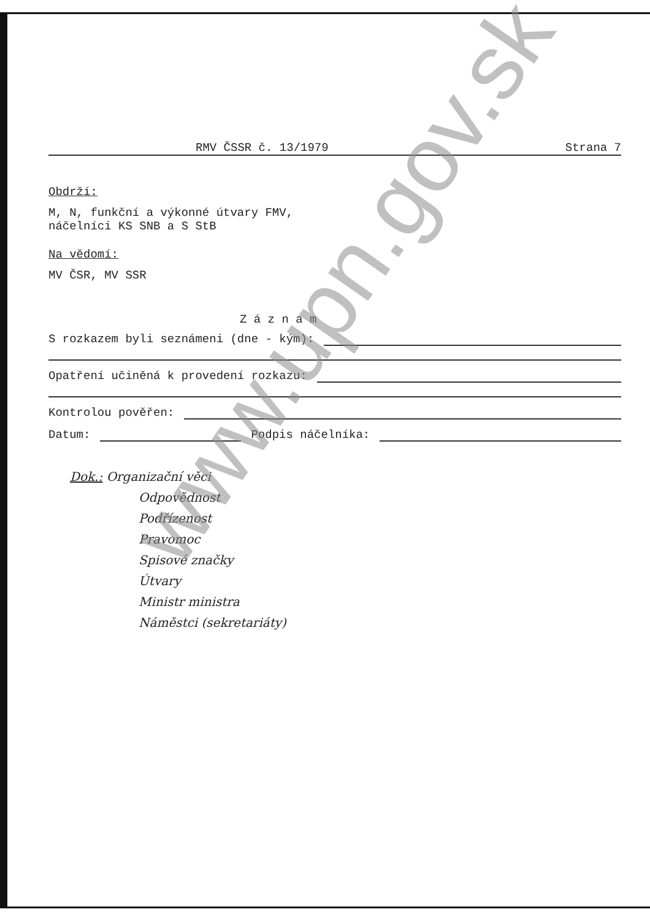RMV ČSSR č. 13/1979 Strana 7
Obdrží:
M, N, funkční a výkonné útvary FMV,
náčelníci KS SNB a S StB
Na vědomí:
MV ČSR, MV SSR
Z á z n a m
S rozkazem byli seznámeni (dne - kým):
Opatření učiněná k provedení rozkazu:
Kontrolou pověřen:
Datum: Podpis náčelníka:
Dok.: Organizační věci
Odpovědnost
Podřízenost
Pravomoc
Spisové značky
Útvary
Ministr ministra
Náměstci (sekretariáty)
www.upn.gov.sk